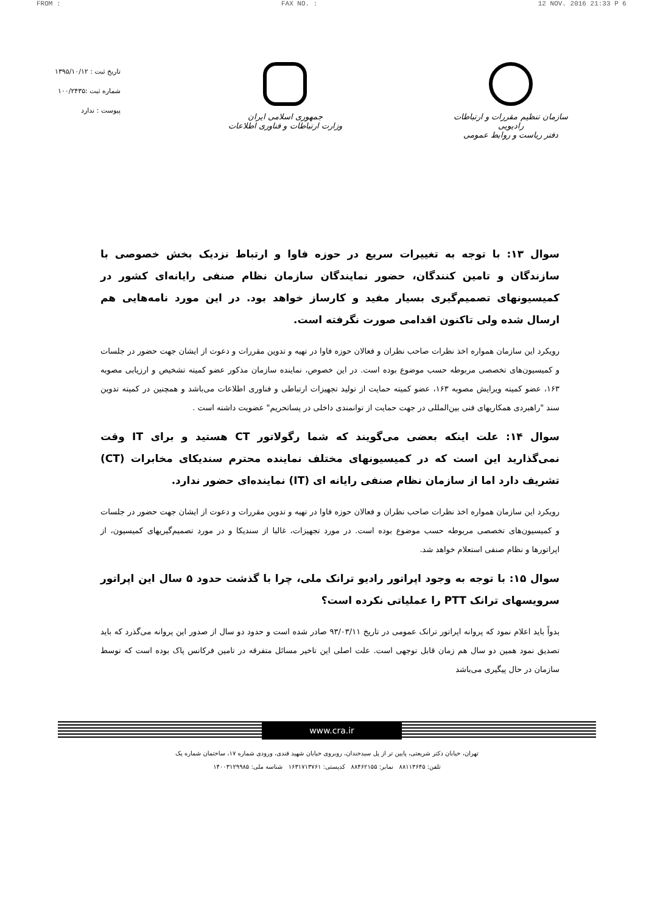FROM : FAX NO. : 12 NOV. 2016 21:33 P 6
سازمان تنظیم مقررات و ارتباطات رادیویی
دفتر ریاست و روابط عمومی
جمهوری اسلامی ایران
وزارت ارتباطات و فناوری اطلاعات
تاریخ ثبت : ۱۳۹۵/۱۰/۱۲
شماره ثبت :۱۰۰/۲۴۳۵
پیوست : ندارد
سوال ۱۳: با توجه به تغییرات سریع در حوزه فاوا و ارتباط نزدیک بخش خصوصی با سازندگان و تامین کنندگان، حضور نمایندگان سازمان نظام صنفی رایانه‌ای کشور در کمیسیونهای تصمیم‌گیری بسیار مفید و کارساز خواهد بود. در این مورد نامه‌هایی هم ارسال شده ولی تاکنون اقدامی صورت نگرفته است.
رویکرد این سازمان همواره اخذ نظرات صاحب نظران و فعالان حوزه فاوا در تهیه و تدوین مقررات و دعوت از ایشان جهت حضور در جلسات و کمیسیون‌های تخصصی مربوطه حسب موضوع بوده است. در این خصوص، نماینده سازمان مذکور عضو کمیته تشخیص و ارزیابی مصوبه ۱۶۳، عضو کمیته ویرایش مصوبه ۱۶۳، عضو کمیته حمایت از تولید تجهیزات ارتباطی و فناوری اطلاعات می‌باشد و همچنین در کمیته تدوین سند "راهبردی همکاریهای فنی بین‌المللی در جهت حمایت از توانمندی داخلی در پساتحریم" عضویت داشته است .
سوال ۱۴: علت اینکه بعضی می‌گویند که شما رگولاتور CT هستید و برای IT وقت نمی‌گذارید این است که در کمیسیونهای مختلف نماینده محترم سندیکای مخابرات (CT) تشریف دارد اما از سازمان نظام صنفی رایانه ای (IT) نماینده‌ای حضور ندارد.
رویکرد این سازمان همواره اخذ نظرات صاحب نظران و فعالان حوزه فاوا در تهیه و تدوین مقررات و دعوت از ایشان جهت حضور در جلسات و کمیسیون‌های تخصصی مربوطه حسب موضوع بوده است. در مورد تجهیزات، غالبا از سندیکا و در مورد تصمیم‌گیریهای کمیسیون، از اپراتورها و نظام صنفی استعلام خواهد شد.
سوال ۱۵: با توجه به وجود اپراتور رادیو ترانک ملی، چرا با گذشت حدود ۵ سال این اپراتور سرویسهای ترانک PTT را عملیاتی نکرده است؟
بدواً باید اعلام نمود که پروانه اپراتور ترانک عمومی در تاریخ ۹۳/۰۳/۱۱ صادر شده است و حدود دو سال از صدور این پروانه می‌گذرد که باید تصدیق نمود همین دو سال هم زمان قابل توجهی است. علت اصلی این تاخیر مسائل متفرقه در تامین فرکانس پاک بوده است که توسط سازمان در حال پیگیری می‌باشد
www.cra.ir
تهران، خیابان دکتر شریعتی، پایین تر از پل سیدخندان، روبروی خیابان شهید قندی، ورودی شماره ۱۷، ساختمان شماره یک
تلفن: ۸۸۱۱۳۶۴۵ نمابر: ۸۸۴۶۲۱۵۵ کدپستی: ۱۶۳۱۷۱۳۷۶۱ شناسه ملی: ۱۴۰۰۳۱۲۹۹۸۵